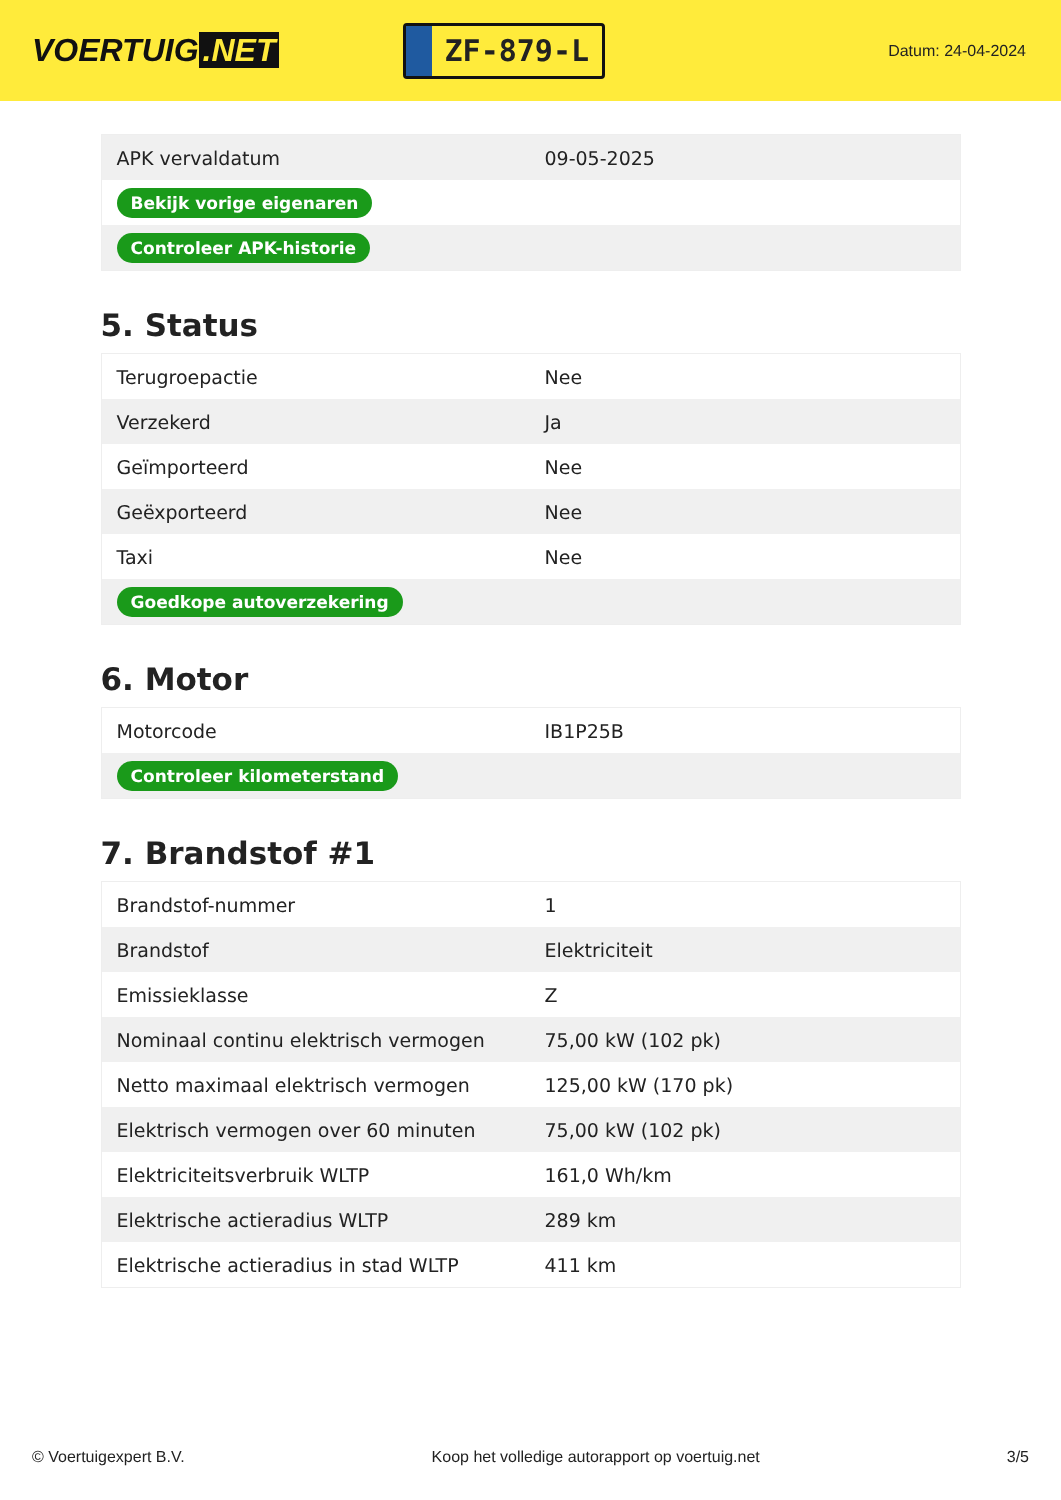VOERTUIG.NET
ZF-879-L
Datum: 24-04-2024
| APK vervaldatum | 09-05-2025 |
| Bekijk vorige eigenaren | |
| Controleer APK-historie | |
5. Status
| Terugroepactie | Nee |
| Verzekerd | Ja |
| Geïmporteerd | Nee |
| Geëxporteerd | Nee |
| Taxi | Nee |
| Goedkope autoverzekering | |
6. Motor
| Motorcode | IB1P25B |
| Controleer kilometerstand | |
7. Brandstof #1
| Brandstof-nummer | 1 |
| Brandstof | Elektriciteit |
| Emissieklasse | Z |
| Nominaal continu elektrisch vermogen | 75,00 kW (102 pk) |
| Netto maximaal elektrisch vermogen | 125,00 kW (170 pk) |
| Elektrisch vermogen over 60 minuten | 75,00 kW (102 pk) |
| Elektriciteitsverbruik WLTP | 161,0 Wh/km |
| Elektrische actieradius WLTP | 289 km |
| Elektrische actieradius in stad WLTP | 411 km |
© Voertuigexpert B.V. Koop het volledige autorapport op voertuig.net 3/5